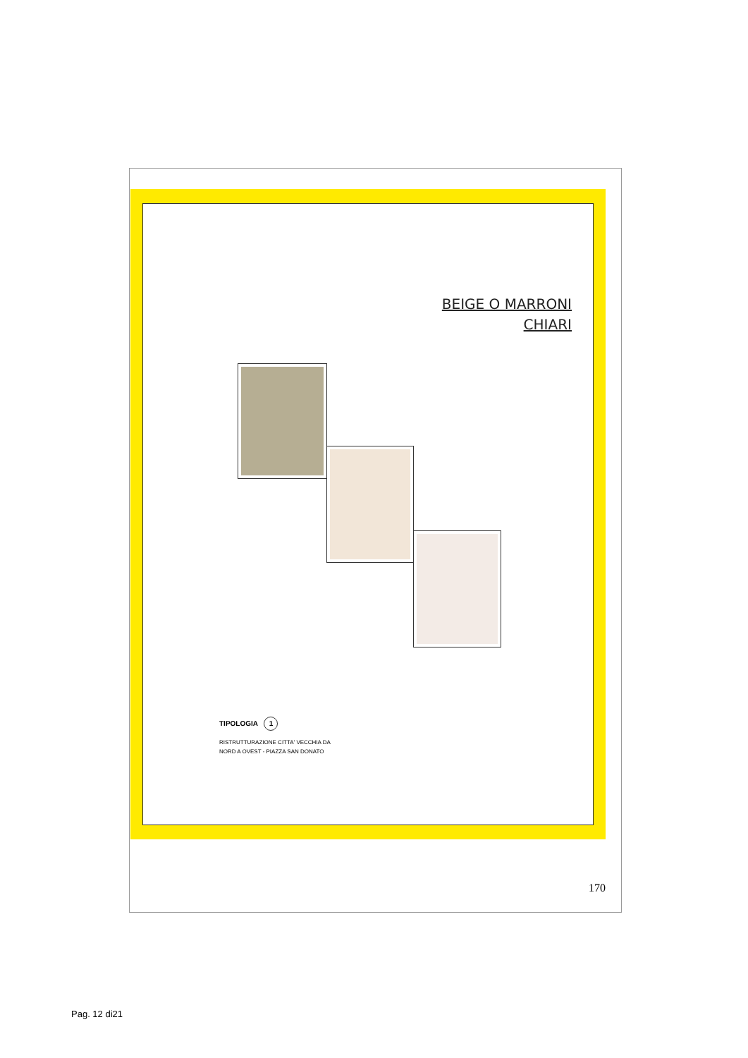BEIGE O MARRONI
CHIARI
TIPOLOGIA 1
RISTRUTTURAZIONE CITTA' VECCHIA DA
NORD A OVEST - PIAZZA SAN DONATO
170
Pag. 12 di21